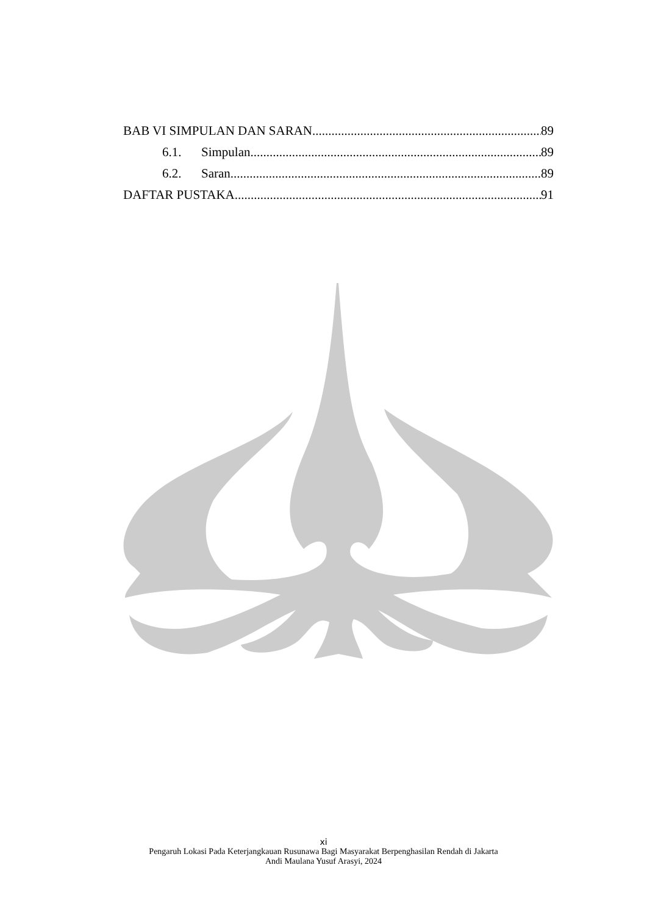BAB VI SIMPULAN DAN SARAN 89
6.1. Simpulan 89
6.2. Saran 89
DAFTAR PUSTAKA 91
xi
Pengaruh Lokasi Pada Keterjangkauan Rusunawa Bagi Masyarakat Berpenghasilan Rendah di Jakarta
Andi Maulana Yusuf Arasyi, 2024